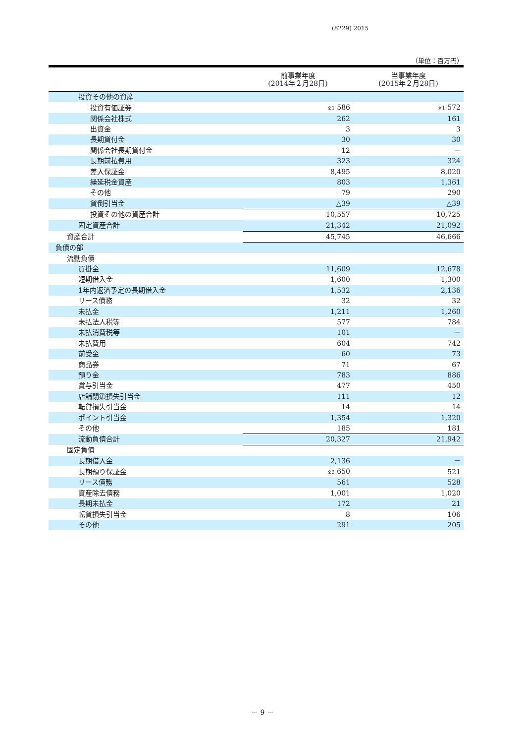(8229) 2015
（単位：百万円）
| | 前事業年度 (2014年２月28日) | 当事業年度 (2015年２月28日) |
| --- | --- | --- |
| 投資その他の資産 | | |
| 投資有価証券 | ※1 586 | ※1 572 |
| 関係会社株式 | 262 | 161 |
| 出資金 | 3 | 3 |
| 長期貸付金 | 30 | 30 |
| 関係会社長期貸付金 | 12 | － |
| 長期前払費用 | 323 | 324 |
| 差入保証金 | 8,495 | 8,020 |
| 繰延税金資産 | 803 | 1,361 |
| その他 | 79 | 290 |
| 貸倒引当金 | △39 | △39 |
| 投資その他の資産合計 | 10,557 | 10,725 |
| 固定資産合計 | 21,342 | 21,092 |
| 資産合計 | 45,745 | 46,666 |
| 負債の部 | | |
| 流動負債 | | |
| 買掛金 | 11,609 | 12,678 |
| 短期借入金 | 1,600 | 1,300 |
| 1年内返済予定の長期借入金 | 1,532 | 2,136 |
| リース債務 | 32 | 32 |
| 未払金 | 1,211 | 1,260 |
| 未払法人税等 | 577 | 784 |
| 未払消費税等 | 101 | － |
| 未払費用 | 604 | 742 |
| 前受金 | 60 | 73 |
| 商品券 | 71 | 67 |
| 預り金 | 783 | 886 |
| 賞与引当金 | 477 | 450 |
| 店舗閉鎖損失引当金 | 111 | 12 |
| 転貸損失引当金 | 14 | 14 |
| ポイント引当金 | 1,354 | 1,320 |
| その他 | 185 | 181 |
| 流動負債合計 | 20,327 | 21,942 |
| 固定負債 | | |
| 長期借入金 | 2,136 | － |
| 長期預り保証金 | ※2 650 | 521 |
| リース債務 | 561 | 528 |
| 資産除去債務 | 1,001 | 1,020 |
| 長期未払金 | 172 | 21 |
| 転貸損失引当金 | 8 | 106 |
| その他 | 291 | 205 |
－ 9 －